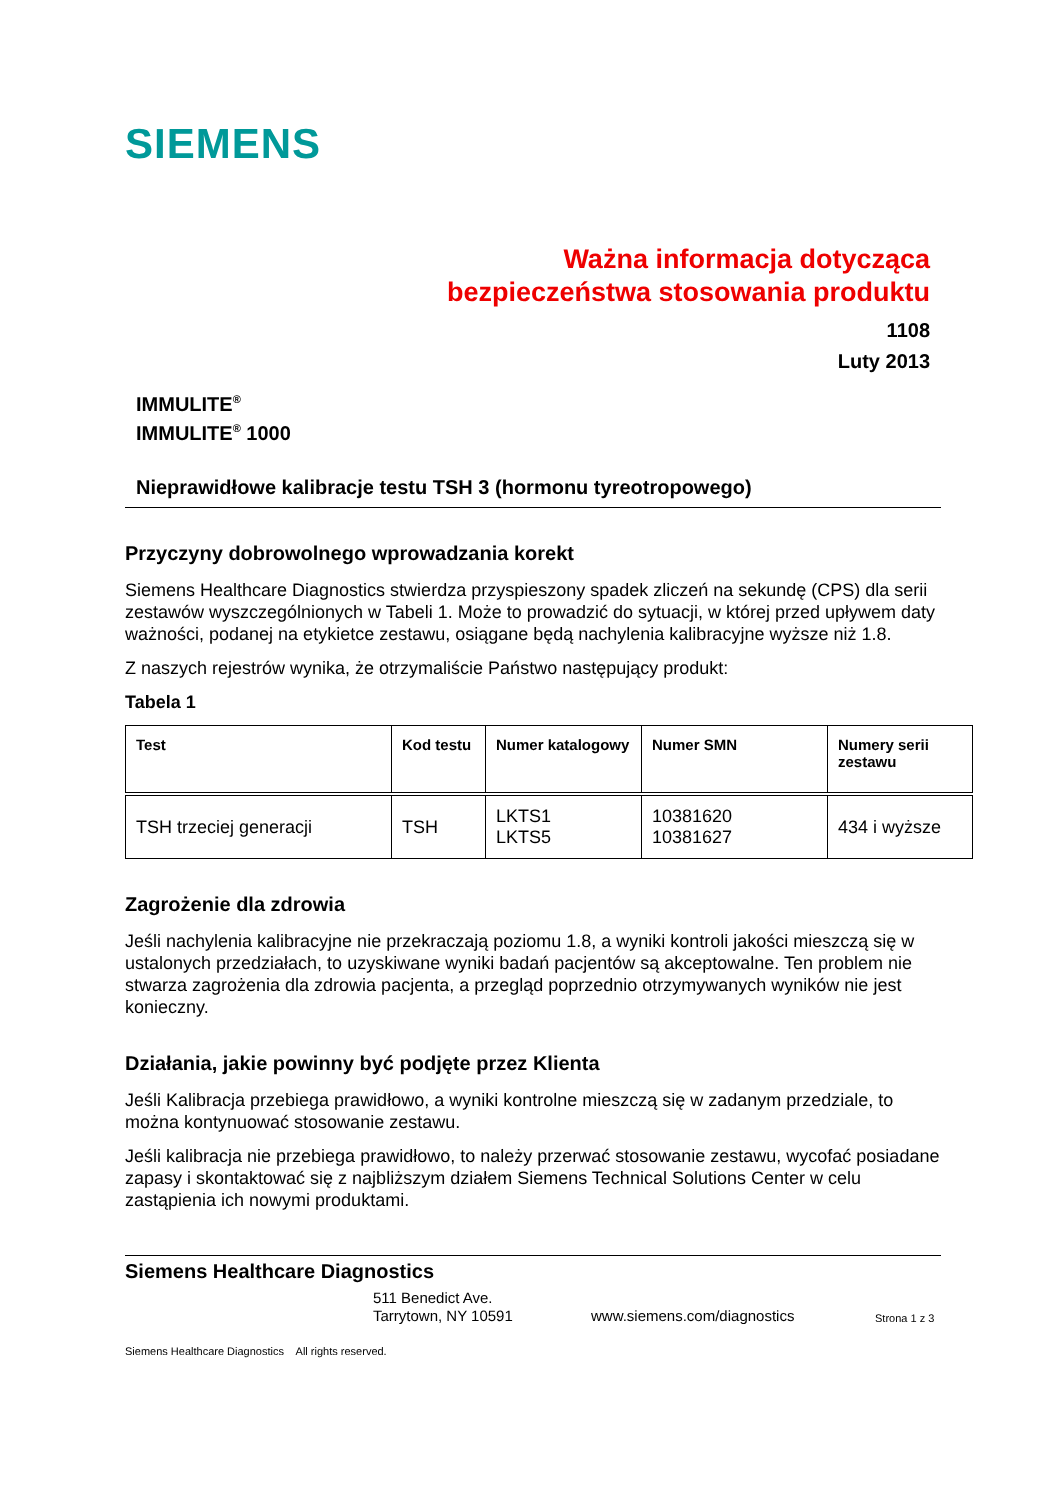SIEMENS
Ważna informacja dotycząca
bezpieczeństwa stosowania produktu
1108
Luty 2013
IMMULITE<sup>®</sup>
IMMULITE<sup>®</sup> 1000
Nieprawidłowe kalibracje testu TSH 3 (hormonu tyreotropowego)
Przyczyny dobrowolnego wprowadzania korekt
Siemens Healthcare Diagnostics stwierdza przyspieszony spadek zliczeń na sekundę (CPS) dla serii zestawów wyszczególnionych w Tabeli 1. Może to prowadzić do sytuacji, w której przed upływem daty ważności, podanej na etykietce zestawu, osiągane będą nachylenia kalibracyjne wyższe niż 1.8.
Z naszych rejestrów wynika, że otrzymaliście Państwo następujący produkt:
Tabela 1
| Test | Kod testu | Numer katalogowy | Numer SMN | Numery serii zestawu |
| --- | --- | --- | --- | --- |
| TSH trzeciej generacji | TSH | LKTS1 LKTS5 | 10381620 10381627 | 434 i wyższe |
Zagrożenie dla zdrowia
Jeśli nachylenia kalibracyjne nie przekraczają poziomu 1.8, a wyniki kontroli jakości mieszczą się w ustalonych przedziałach, to uzyskiwane wyniki badań pacjentów są akceptowalne. Ten problem nie stwarza zagrożenia dla zdrowia pacjenta, a przegląd poprzednio otrzymywanych wyników nie jest konieczny.
Działania, jakie powinny być podjęte przez Klienta
Jeśli Kalibracja przebiega prawidłowo, a wyniki kontrolne mieszczą się w zadanym przedziale, to można kontynuować stosowanie zestawu.
Jeśli kalibracja nie przebiega prawidłowo, to należy przerwać stosowanie zestawu, wycofać posiadane zapasy i skontaktować się z najbliższym działem Siemens Technical Solutions Center w celu zastąpienia ich nowymi produktami.
Siemens Healthcare Diagnostics
511 Benedict Ave.
Tarrytown, NY 10591
www.siemens.com/diagnostics
Strona 1 z 3
Siemens Healthcare Diagnostics All rights reserved.